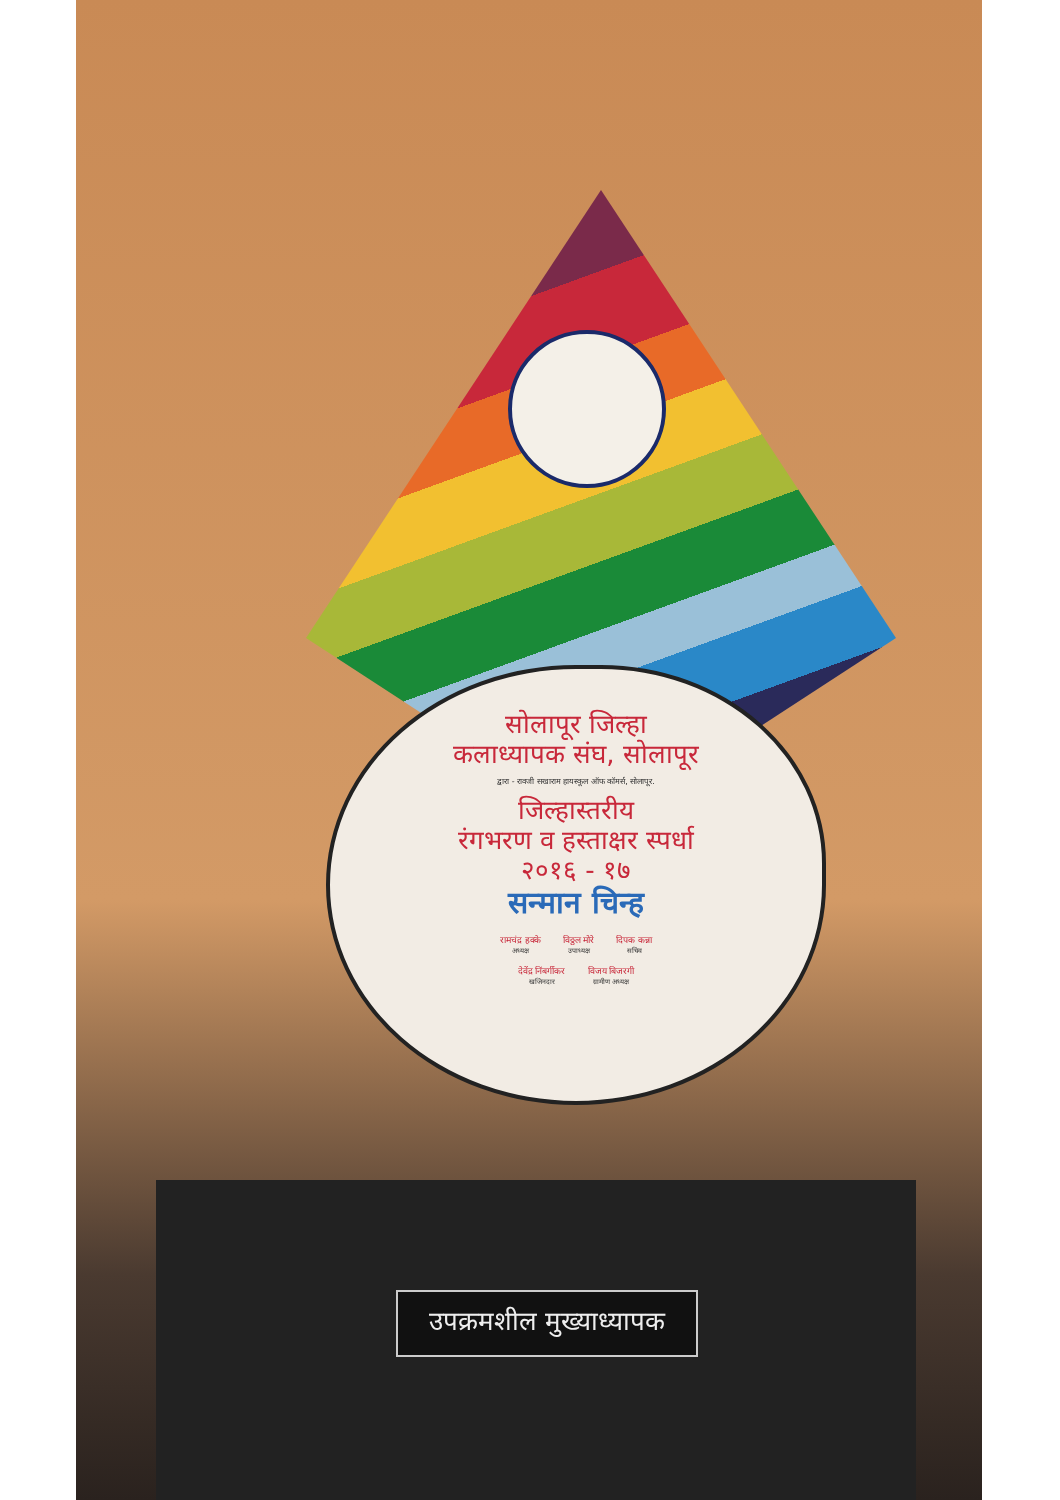सोलापूर जिल्हा
कलाध्यापक संघ, सोलापूर
द्वारा - रावजी सखाराम हायस्कूल ऑफ कॉमर्स, सोलापूर.
जिल्हास्तरीय
रंगभरण व हस्ताक्षर स्पर्धा
२०१६ - १७
सन्मान चिन्ह
रामचंद्र हक्के
अध्यक्ष
विठ्ठल मोरे
उपाध्यक्ष
दिपक कन्ना
सचिव
देवेंद्र निंबर्गीकर
खजिनदार
विजय बिजरगी
ग्रामीण अध्यक्ष
उपक्रमशील मुख्याध्यापक